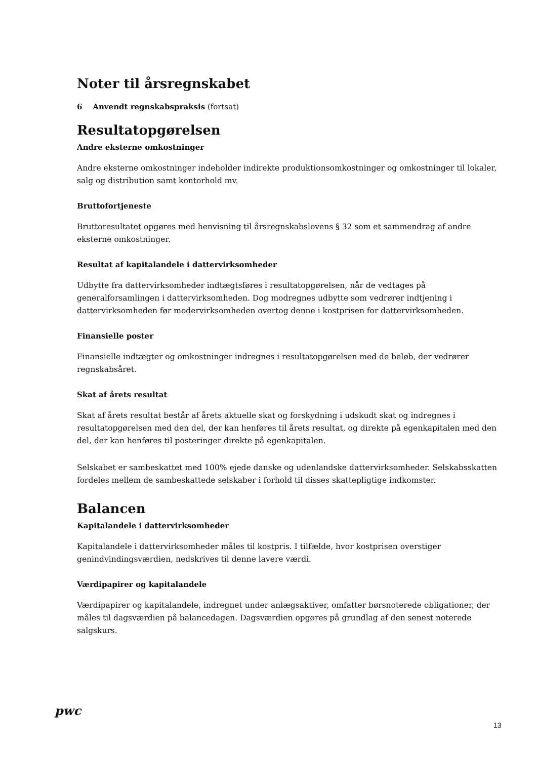Noter til årsregnskabet
6 Anvendt regnskabspraksis (fortsat)
Resultatopgørelsen
Andre eksterne omkostninger
Andre eksterne omkostninger indeholder indirekte produktionsomkostninger og omkostninger til lokaler, salg og distribution samt kontorhold mv.
Bruttofortjeneste
Bruttoresultatet opgøres med henvisning til årsregnskabslovens § 32 som et sammendrag af andre eksterne omkostninger.
Resultat af kapitalandele i dattervirksomheder
Udbytte fra dattervirksomheder indtægtsføres i resultatopgørelsen, når de vedtages på generalforsamlingen i dattervirksomheden. Dog modregnes udbytte som vedrører indtjening i dattervirksomheden før modervirksomheden overtog denne i kostprisen for dattervirksomheden.
Finansielle poster
Finansielle indtægter og omkostninger indregnes i resultatopgørelsen med de beløb, der vedrører regnskabsåret.
Skat af årets resultat
Skat af årets resultat består af årets aktuelle skat og forskydning i udskudt skat og indregnes i resultatopgørelsen med den del, der kan henføres til årets resultat, og direkte på egenkapitalen med den del, der kan henføres til posteringer direkte på egenkapitalen.
Selskabet er sambeskattet med 100% ejede danske og udenlandske dattervirksomheder. Selskabsskatten fordeles mellem de sambeskattede selskaber i forhold til disses skattepligtige indkomster.
Balancen
Kapitalandele i dattervirksomheder
Kapitalandele i dattervirksomheder måles til kostpris. I tilfælde, hvor kostprisen overstiger genindvindingsværdien, nedskrives til denne lavere værdi.
Værdipapirer og kapitalandele
Værdipapirer og kapitalandele, indregnet under anlægsaktiver, omfatter børsnoterede obligationer, der måles til dagsværdien på balancedagen. Dagsværdien opgøres på grundlag af den senest noterede salgskurs.
pwc
13